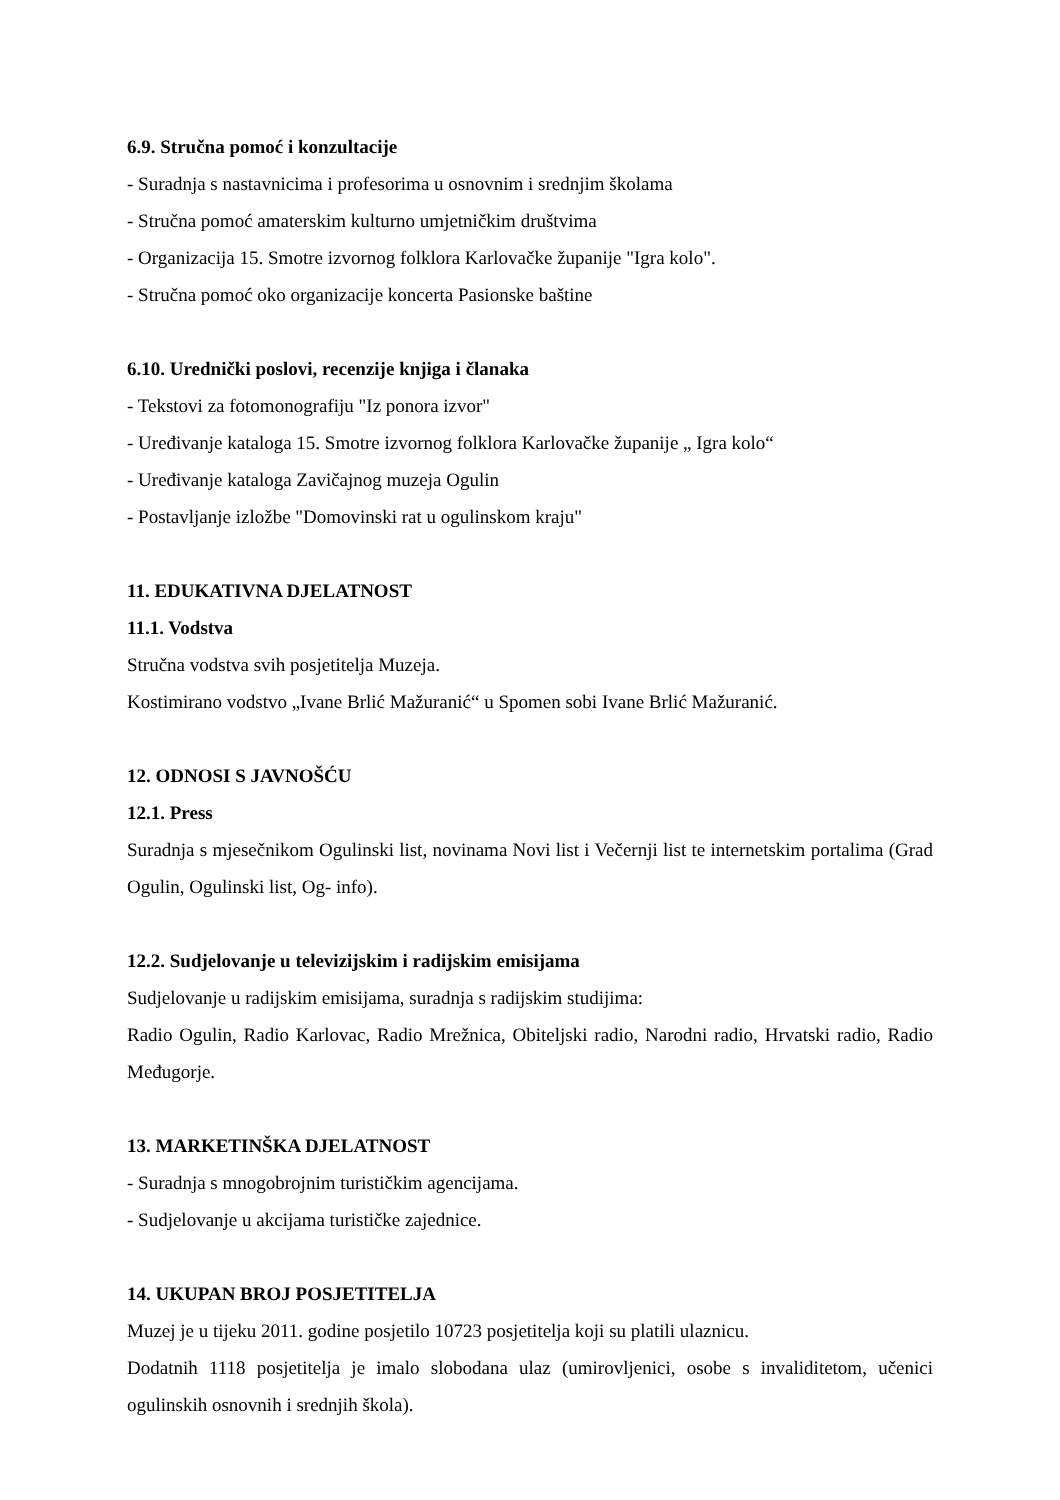6.9. Stručna pomoć i konzultacije
- Suradnja s nastavnicima i profesorima u osnovnim i srednjim školama
- Stručna pomoć amaterskim kulturno umjetničkim društvima
- Organizacija 15. Smotre izvornog folklora Karlovačke županije "Igra kolo".
- Stručna pomoć oko organizacije koncerta Pasionske baštine
6.10. Urednički poslovi, recenzije knjiga i članaka
- Tekstovi za fotomonografiju "Iz ponora izvor"
- Uređivanje kataloga 15. Smotre izvornog folklora Karlovačke županije „ Igra kolo“
- Uređivanje kataloga Zavičajnog muzeja Ogulin
- Postavljanje izložbe "Domovinski rat u ogulinskom kraju"
11. EDUKATIVNA DJELATNOST
11.1. Vodstva
Stručna vodstva svih posjetitelja Muzeja.
Kostimirano vodstvo „Ivane Brlić Mažuranić“ u Spomen sobi Ivane Brlić Mažuranić.
12. ODNOSI S JAVNOŠĆU
12.1. Press
Suradnja s mjesečnikom Ogulinski list, novinama Novi list i Večernji list te internetskim portalima (Grad Ogulin, Ogulinski list, Og- info).
12.2. Sudjelovanje u televizijskim i radijskim emisijama
Sudjelovanje u radijskim emisijama, suradnja s radijskim studijima:
Radio Ogulin, Radio Karlovac, Radio Mrežnica, Obiteljski radio, Narodni radio, Hrvatski radio, Radio Međugorje.
13. MARKETINŠKA DJELATNOST
- Suradnja s mnogobrojnim turističkim agencijama.
- Sudjelovanje u akcijama turističke zajednice.
14. UKUPAN BROJ POSJETITELJA
Muzej je u tijeku 2011. godine posjetilo 10723 posjetitelja koji su platili ulaznicu.
Dodatnih 1118 posjetitelja je imalo slobodana ulaz (umirovljenici, osobe s invaliditetom, učenici ogulinskih osnovnih i srednjih škola).